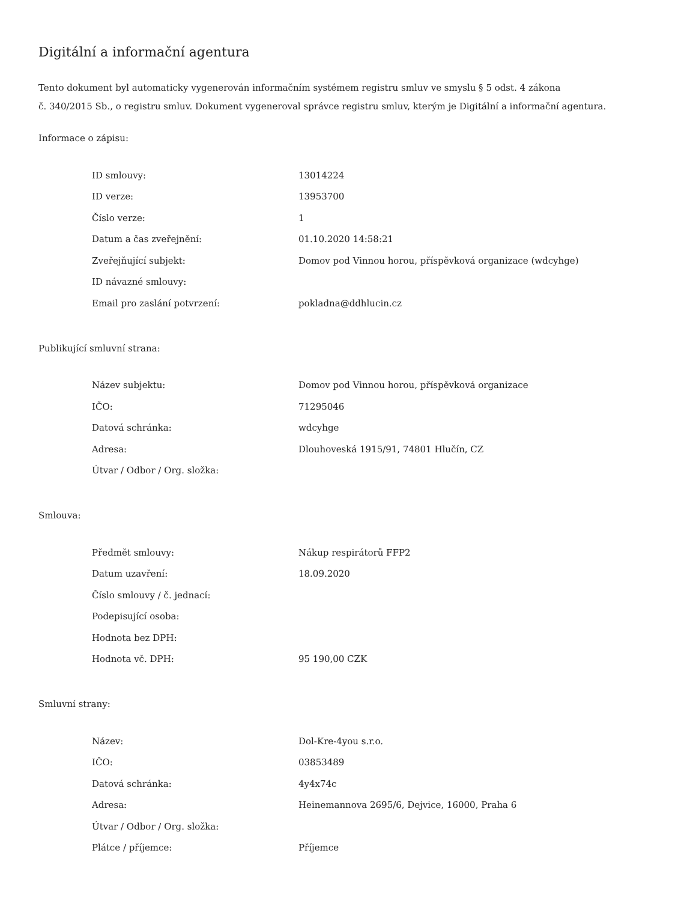Digitální a informační agentura
Tento dokument byl automaticky vygenerován informačním systémem registru smluv ve smyslu § 5 odst. 4 zákona
č. 340/2015 Sb., o registru smluv. Dokument vygeneroval správce registru smluv, kterým je Digitální a informační agentura.
Informace o zápisu:
| ID smlouvy: | 13014224 |
| ID verze: | 13953700 |
| Číslo verze: | 1 |
| Datum a čas zveřejnění: | 01.10.2020 14:58:21 |
| Zveřejňující subjekt: | Domov pod Vinnou horou, příspěvková organizace (wdcyhge) |
| ID návazné smlouvy: | |
| Email pro zaslání potvrzení: | pokladna@ddhlucin.cz |
Publikující smluvní strana:
| Název subjektu: | Domov pod Vinnou horou, příspěvková organizace |
| IČO: | 71295046 |
| Datová schránka: | wdcyhge |
| Adresa: | Dlouhoveská 1915/91, 74801 Hlučín, CZ |
| Útvar / Odbor / Org. složka: | |
Smlouva:
| Předmět smlouvy: | Nákup respirátorů FFP2 |
| Datum uzavření: | 18.09.2020 |
| Číslo smlouvy / č. jednací: | |
| Podepisující osoba: | |
| Hodnota bez DPH: | |
| Hodnota vč. DPH: | 95 190,00 CZK |
Smluvní strany:
| Název: | Dol-Kre-4you s.r.o. |
| IČO: | 03853489 |
| Datová schránka: | 4y4x74c |
| Adresa: | Heinemannova 2695/6, Dejvice, 16000, Praha 6 |
| Útvar / Odbor / Org. složka: | |
| Plátce / příjemce: | Příjemce |